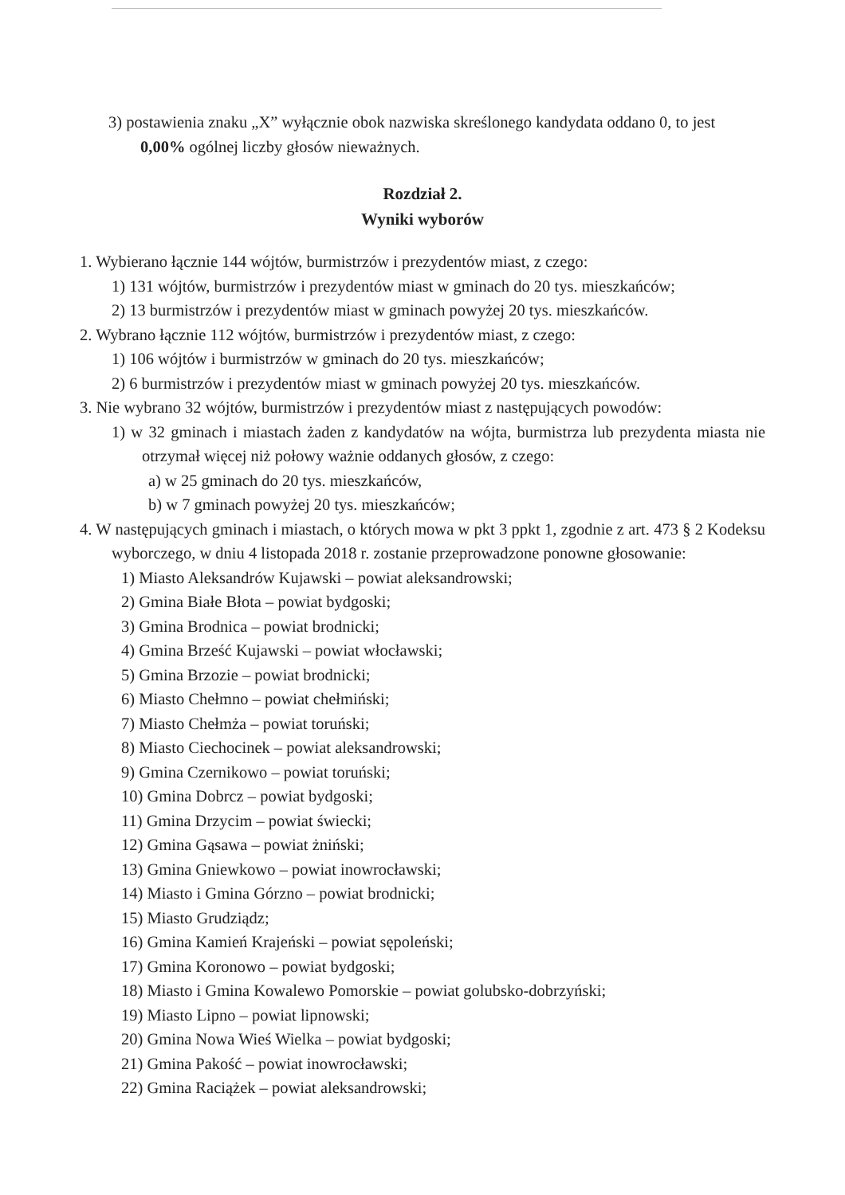3) postawienia znaku „X” wyłącznie obok nazwiska skreślonego kandydata oddano 0, to jest 0,00% ogólnej liczby głosów nieważnych.
Rozdział 2.
Wyniki wyborów
1. Wybierano łącznie 144 wójtów, burmistrzów i prezydentów miast, z czego:
1) 131 wójtów, burmistrzów i prezydentów miast w gminach do 20 tys. mieszkańców;
2) 13 burmistrzów i prezydentów miast w gminach powyżej 20 tys. mieszkańców.
2. Wybrano łącznie 112 wójtów, burmistrzów i prezydentów miast, z czego:
1) 106 wójtów i burmistrzów w gminach do 20 tys. mieszkańców;
2) 6 burmistrzów i prezydentów miast w gminach powyżej 20 tys. mieszkańców.
3. Nie wybrano 32 wójtów, burmistrzów i prezydentów miast z następujących powodów:
1) w 32 gminach i miastach żaden z kandydatów na wójta, burmistrza lub prezydenta miasta nie otrzymał więcej niż połowy ważnie oddanych głosów, z czego:
a) w 25 gminach do 20 tys. mieszkańców,
b) w 7 gminach powyżej 20 tys. mieszkańców;
4. W następujących gminach i miastach, o których mowa w pkt 3 ppkt 1, zgodnie z art. 473 § 2 Kodeksu wyborczego, w dniu 4 listopada 2018 r. zostanie przeprowadzone ponowne głosowanie:
1) Miasto Aleksandrów Kujawski – powiat aleksandrowski;
2) Gmina Białe Błota – powiat bydgoski;
3) Gmina Brodnica – powiat brodnicki;
4) Gmina Brześć Kujawski – powiat włocławski;
5) Gmina Brzozie – powiat brodnicki;
6) Miasto Chełmno – powiat chełmiński;
7) Miasto Chełmża – powiat toruński;
8) Miasto Ciechocinek – powiat aleksandrowski;
9) Gmina Czernikowo – powiat toruński;
10) Gmina Dobrcz – powiat bydgoski;
11) Gmina Drzycim – powiat świecki;
12) Gmina Gąsawa – powiat żniński;
13) Gmina Gniewkowo – powiat inowrocławski;
14) Miasto i Gmina Górzno – powiat brodnicki;
15) Miasto Grudziądz;
16) Gmina Kamień Krajeński – powiat sępoleński;
17) Gmina Koronowo – powiat bydgoski;
18) Miasto i Gmina Kowalewo Pomorskie – powiat golubsko-dobrzyński;
19) Miasto Lipno – powiat lipnowski;
20) Gmina Nowa Wieś Wielka – powiat bydgoski;
21) Gmina Pakość – powiat inowrocławski;
22) Gmina Raciążek – powiat aleksandrowski;